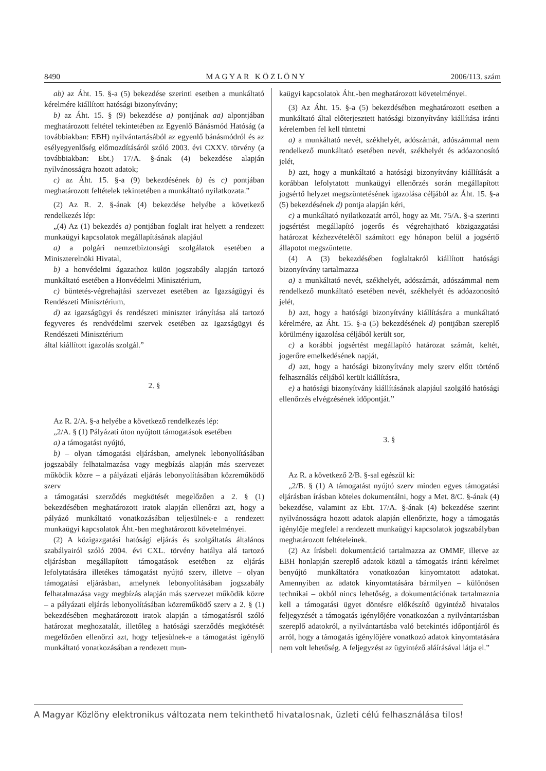8490 M A G Y A R K Ö Z L Ö N Y 2006/113. szám
ab) az Áht. 15. §-a (5) bekezdése szerinti esetben a munkáltató kérelmére kiállított hatósági bizonyítvány;
b) az Áht. 15. § (9) bekezdése a) pontjának aa) alpontjában meghatározott feltétel tekintetében az Egyenlő Bánásmód Hatóság (a továbbiakban: EBH) nyilvántartásából az egyenlő bánásmódról és az esélyegyenlőség előmozdításáról szóló 2003. évi CXXV. törvény (a továbbiakban: Ebt.) 17/A. §-ának (4) bekezdése alapján nyilvánosságra hozott adatok;
c) az Áht. 15. §-a (9) bekezdésének b) és c) pontjában meghatározott feltételek tekintetében a munkáltató nyilatkozata.”
(2) Az R. 2. §-ának (4) bekezdése helyébe a következő rendelkezés lép:
„(4) Az (1) bekezdés a) pontjában foglalt irat helyett a rendezett munkaügyi kapcsolatok megállapításának alapjául
a) a polgári nemzetbiztonsági szolgálatok esetében a Miniszterelnöki Hivatal,
b) a honvédelmi ágazathoz külön jogszabály alapján tartozó munkáltató esetében a Honvédelmi Minisztérium,
c) büntetés-végrehajtási szervezet esetében az Igazságügyi és Rendészeti Minisztérium,
d) az igazságügyi és rendészeti miniszter irányítása alá tartozó fegyveres és rendvédelmi szervek esetében az Igazságügyi és Rendészeti Minisztérium
által kiállított igazolás szolgál.”
2. §
Az R. 2/A. §-a helyébe a következő rendelkezés lép:
„2/A. § (1) Pályázati úton nyújtott támogatások esetében
a) a támogatást nyújtó,
b) – olyan támogatási eljárásban, amelynek lebonyolításában jogszabály felhatalmazása vagy megbízás alapján más szervezet működik közre – a pályázati eljárás lebonyolításában közreműködő szerv
a támogatási szerződés megkötését megelőzően a 2. § (1) bekezdésében meghatározott iratok alapján ellenőrzi azt, hogy a pályázó munkáltató vonatkozásában teljesülnek-e a rendezett munkaügyi kapcsolatok Áht.-ben meghatározott követelményei.
(2) A közigazgatási hatósági eljárás és szolgáltatás általános szabályairól szóló 2004. évi CXL. törvény hatálya alá tartozó eljárásban megállapított támogatások esetében az eljárás lefolytatására illetékes támogatást nyújtó szerv, illetve – olyan támogatási eljárásban, amelynek lebonyolításában jogszabály felhatalmazása vagy megbízás alapján más szervezet működik közre – a pályázati eljárás lebonyolításában közreműködő szerv a 2. § (1) bekezdésében meghatározott iratok alapján a támogatásról szóló határozat meghozatalát, illetőleg a hatósági szerződés megkötését megelőzően ellenőrzi azt, hogy teljesülnek-e a támogatást igénylő munkáltató vonatkozásában a rendezett mun-
kaügyi kapcsolatok Áht.-ben meghatározott követelményei.
(3) Az Áht. 15. §-a (5) bekezdésében meghatározott esetben a munkáltató által előterjesztett hatósági bizonyítvány kiállítása iránti kérelemben fel kell tüntetni
a) a munkáltató nevét, székhelyét, adószámát, adószámmal nem rendelkező munkáltató esetében nevét, székhelyét és adóazonosító jelét,
b) azt, hogy a munkáltató a hatósági bizonyítvány kiállítását a korábban lefolytatott munkaügyi ellenőrzés során megállapított jogsértő helyzet megszüntetésének igazolása céljából az Áht. 15. §-a (5) bekezdésének d) pontja alapján kéri,
c) a munkáltató nyilatkozatát arról, hogy az Mt. 75/A. §-a szerinti jogsértést megállapító jogerős és végrehajtható közigazgatási határozat kézhezvételétől számított egy hónapon belül a jogsértő állapotot megszüntette.
(4) A (3) bekezdésében foglaltakról kiállított hatósági bizonyítvány tartalmazza
a) a munkáltató nevét, székhelyét, adószámát, adószámmal nem rendelkező munkáltató esetében nevét, székhelyét és adóazonosító jelét,
b) azt, hogy a hatósági bizonyítvány kiállítására a munkáltató kérelmére, az Áht. 15. §-a (5) bekezdésének d) pontjában szereplő körülmény igazolása céljából került sor,
c) a korábbi jogsértést megállapító határozat számát, keltét, jogerőre emelkedésének napját,
d) azt, hogy a hatósági bizonyítvány mely szerv előtt történő felhasználás céljából került kiállításra,
e) a hatósági bizonyítvány kiállításának alapjául szolgáló hatósági ellenőrzés elvégzésének időpontját.”
3. §
Az R. a következő 2/B. §-sal egészül ki:
„2/B. § (1) A támogatást nyújtó szerv minden egyes támogatási eljárásban írásban köteles dokumentálni, hogy a Met. 8/C. §-ának (4) bekezdése, valamint az Ebt. 17/A. §-ának (4) bekezdése szerint nyilvánosságra hozott adatok alapján ellenőrizte, hogy a támogatás igénylője megfelel a rendezett munkaügyi kapcsolatok jogszabályban meghatározott feltételeinek.
(2) Az írásbeli dokumentáció tartalmazza az OMMF, illetve az EBH honlapján szereplő adatok közül a támogatás iránti kérelmet benyújtó munkáltatóra vonatkozóan kinyomtatott adatokat. Amennyiben az adatok kinyomtatására bármilyen – különösen technikai – okból nincs lehetőség, a dokumentációnak tartalmaznia kell a támogatási ügyet döntésre előkészítő ügyintéző hivatalos feljegyzését a támogatás igénylőjére vonatkozóan a nyilvántartásban szereplő adatokról, a nyilvántartásba való betekintés időpontjáról és arról, hogy a támogatás igénylőjére vonatkozó adatok kinyomtatására nem volt lehetőség. A feljegyzést az ügyintéző aláírásával látja el.”
A Magyar Közlöny elektronikus változata nem tekinthető hivatalosnak, üzleti célú felhasználása tilos!